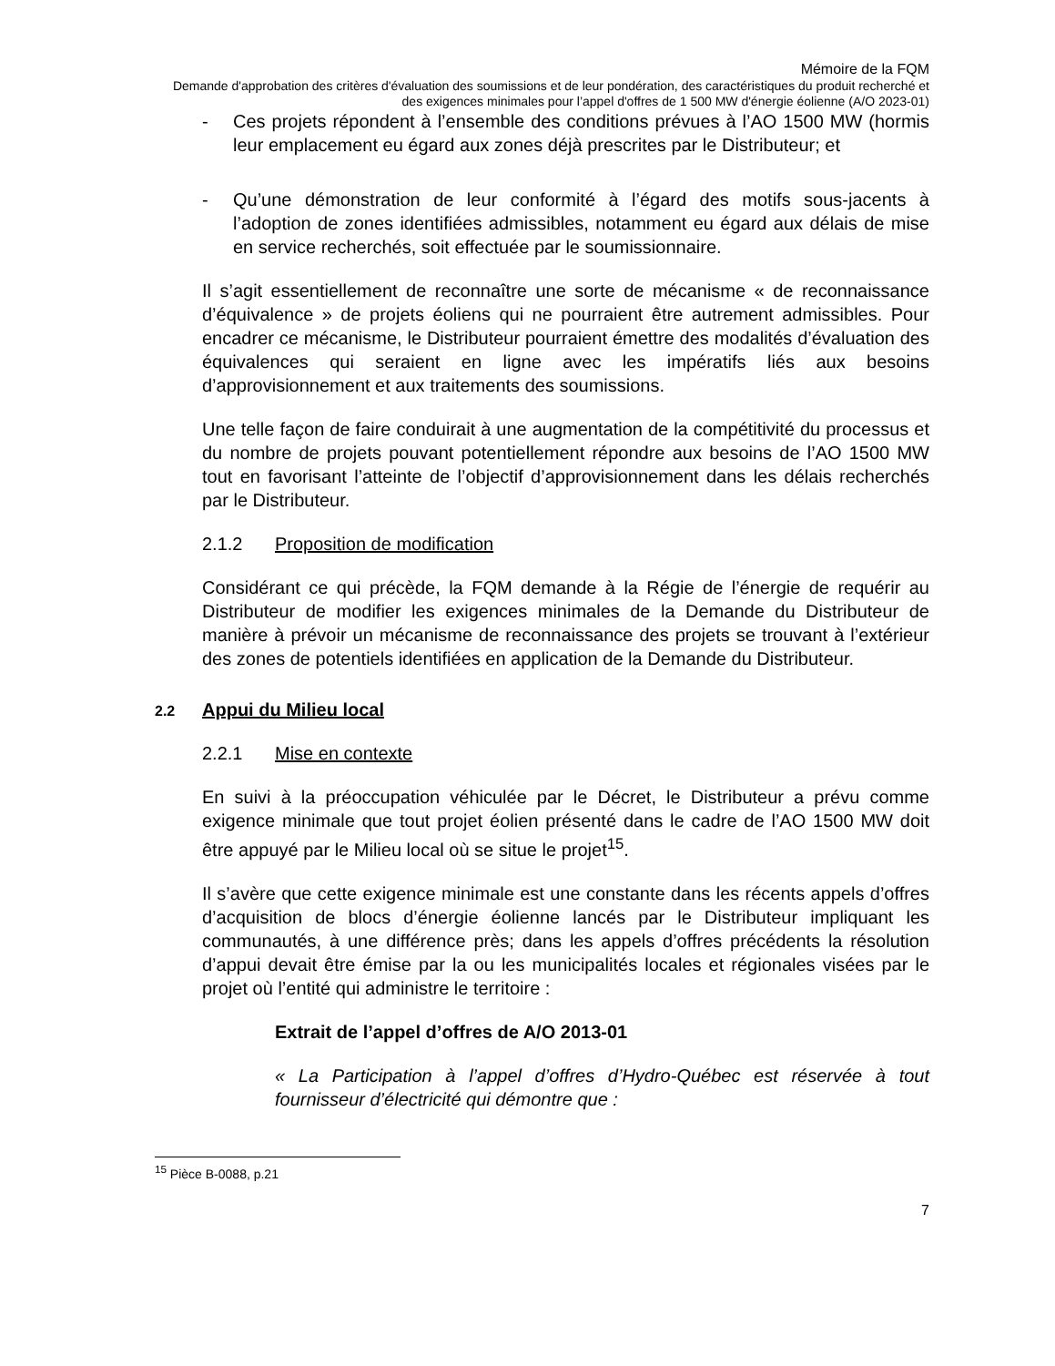Mémoire de la FQM
Demande d'approbation des critères d'évaluation des soumissions et de leur pondération, des caractéristiques du produit recherché et des exigences minimales pour l’appel d'offres de 1 500 MW d'énergie éolienne (A/O 2023-01)
- Ces projets répondent à l’ensemble des conditions prévues à l’AO 1500 MW (hormis leur emplacement eu égard aux zones déjà prescrites par le Distributeur; et
- Qu’une démonstration de leur conformité à l’égard des motifs sous-jacents à l’adoption de zones identifiées admissibles, notamment eu égard aux délais de mise en service recherchés, soit effectuée par le soumissionnaire.
Il s’agit essentiellement de reconnaître une sorte de mécanisme « de reconnaissance d’équivalence » de projets éoliens qui ne pourraient être autrement admissibles. Pour encadrer ce mécanisme, le Distributeur pourraient émettre des modalités d’évaluation des équivalences qui seraient en ligne avec les impératifs liés aux besoins d’approvisionnement et aux traitements des soumissions.
Une telle façon de faire conduirait à une augmentation de la compétitivité du processus et du nombre de projets pouvant potentiellement répondre aux besoins de l’AO 1500 MW tout en favorisant l’atteinte de l’objectif d’approvisionnement dans les délais recherchés par le Distributeur.
2.1.2 Proposition de modification
Considérant ce qui précède, la FQM demande à la Régie de l’énergie de requérir au Distributeur de modifier les exigences minimales de la Demande du Distributeur de manière à prévoir un mécanisme de reconnaissance des projets se trouvant à l’extérieur des zones de potentiels identifiées en application de la Demande du Distributeur.
2.2 Appui du Milieu local
2.2.1 Mise en contexte
En suivi à la préoccupation véhiculée par le Décret, le Distributeur a prévu comme exigence minimale que tout projet éolien présenté dans le cadre de l’AO 1500 MW doit être appuyé par le Milieu local où se situe le projet<sup>15</sup>.
Il s’avère que cette exigence minimale est une constante dans les récents appels d’offres d’acquisition de blocs d’énergie éolienne lancés par le Distributeur impliquant les communautés, à une différence près; dans les appels d’offres précédents la résolution d’appui devait être émise par la ou les municipalités locales et régionales visées par le projet où l’entité qui administre le territoire :
Extrait de l’appel d’offres de A/O 2013-01
« La Participation à l’appel d’offres d’Hydro-Québec est réservée à tout fournisseur d’électricité qui démontre que :
<sup>15</sup> Pièce B-0088, p.21
7